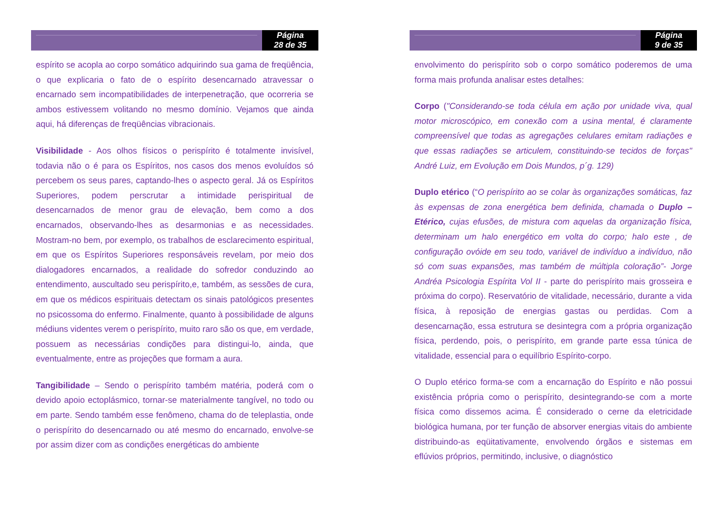Página
28 de 35
espírito se acopla ao corpo somático adquirindo sua gama de freqüência, o que explicaria o fato de o espírito desencarnado atravessar o encarnado sem incompatibilidades de interpenetração, que ocorreria se ambos estivessem volitando no mesmo domínio. Vejamos que ainda aqui, há diferenças de freqüências vibracionais.
Visibilidade - Aos olhos físicos o perispírito é totalmente invisível, todavia não o é para os Espíritos, nos casos dos menos evoluídos só percebem os seus pares, captando-lhes o aspecto geral. Já os Espíritos Superiores, podem perscrutar a intimidade perispiritual de desencarnados de menor grau de elevação, bem como a dos encarnados, observando-lhes as desarmonias e as necessidades. Mostram-no bem, por exemplo, os trabalhos de esclarecimento espiritual, em que os Espíritos Superiores responsáveis revelam, por meio dos dialogadores encarnados, a realidade do sofredor conduzindo ao entendimento, auscultado seu perispírito,e, também, as sessões de cura, em que os médicos espirituais detectam os sinais patológicos presentes no psicossoma do enfermo. Finalmente, quanto à possibilidade de alguns médiuns videntes verem o perispírito, muito raro são os que, em verdade, possuem as necessárias condições para distingui-lo, ainda, que eventualmente, entre as projeções que formam a aura.
Tangibilidade – Sendo o perispírito também matéria, poderá com o devido apoio ectoplásmico, tornar-se materialmente tangível, no todo ou em parte. Sendo também esse fenômeno, chama do de teleplastia, onde o perispírito do desencarnado ou até mesmo do encarnado, envolve-se por assim dizer com as condições energéticas do ambiente
Página
9 de 35
envolvimento do perispírito sob o corpo somático poderemos de uma forma mais profunda analisar estes detalhes:
Corpo ("Considerando-se toda célula em ação por unidade viva, qual motor microscópico, em conexão com a usina mental, é claramente compreensível que todas as agregações celulares emitam radiações e que essas radiações se articulem, constituindo-se tecidos de forças" André Luiz, em Evolução em Dois Mundos, p´g. 129)
Duplo etérico (“O perispírito ao se colar às organizações somáticas, faz às expensas de zona energética bem definida, chamada o Duplo – Etérico, cujas efusões, de mistura com aquelas da organização física, determinam um halo energético em volta do corpo; halo este , de configuração ovóide em seu todo, variável de indivíduo a indivíduo, não só com suas expansões, mas também de múltipla coloração”- Jorge Andréa Psicologia Espírita Vol II - parte do perispírito mais grosseira e próxima do corpo). Reservatório de vitalidade, necessário, durante a vida física, à reposição de energias gastas ou perdidas. Com a desencarnação, essa estrutura se desintegra com a própria organização física, perdendo, pois, o perispírito, em grande parte essa túnica de vitalidade, essencial para o equilíbrio Espírito-corpo.
O Duplo etérico forma-se com a encarnação do Espírito e não possui existência própria como o perispírito, desintegrando-se com a morte física como dissemos acima. É considerado o cerne da eletricidade biológica humana, por ter função de absorver energias vitais do ambiente distribuindo-as eqüitativamente, envolvendo órgãos e sistemas em eflúvios próprios, permitindo, inclusive, o diagnóstico